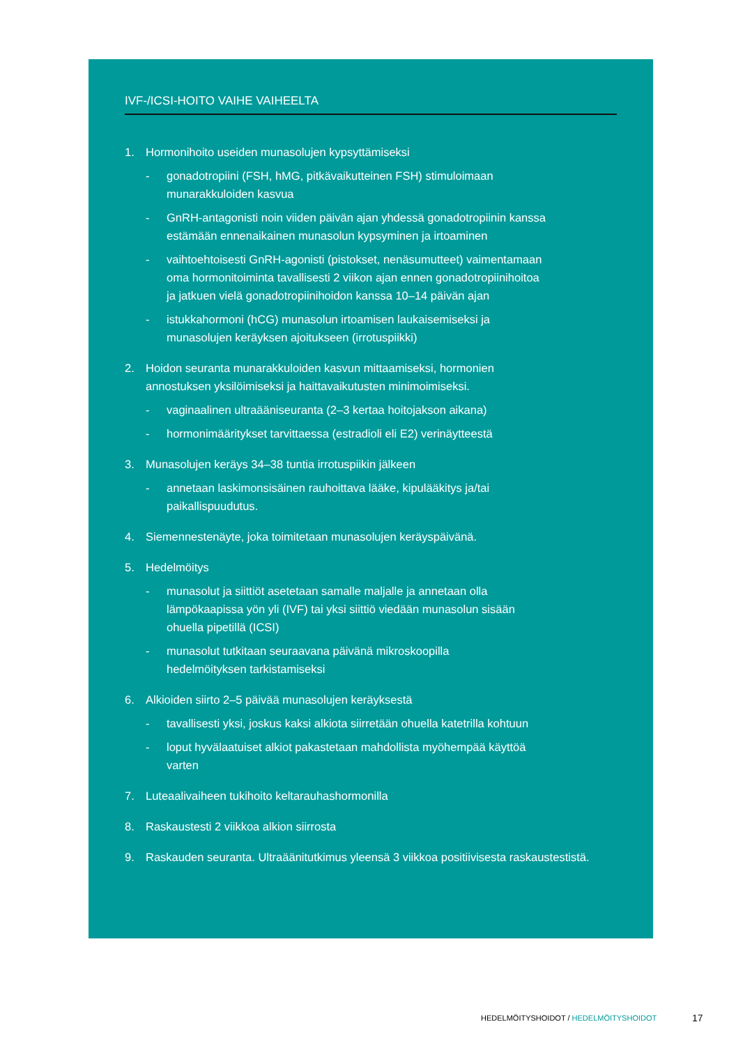IVF-/ICSI-HOITO VAIHE VAIHEELTA
1. Hormonihoito useiden munasolujen kypsyttämiseksi
- gonadotropiini (FSH, hMG, pitkävaikutteinen FSH) stimuloimaan munarakkuloiden kasvua
- GnRH-antagonisti noin viiden päivän ajan yhdessä gonadotropiinin kanssa estämään ennenaikainen munasolun kypsyminen ja irtoaminen
- vaihtoehtoisesti GnRH-agonisti (pistokset, nenäsumutteet) vaimentamaan oma hormonitoiminta tavallisesti 2 viikon ajan ennen gonadotropiinihoitoa ja jatkuen vielä gonadotropiinihoidon kanssa 10–14 päivän ajan
- istukkahormoni (hCG) munasolun irtoamisen laukaisemiseksi ja munasolujen keräyksen ajoitukseen (irrotuspiikki)
2. Hoidon seuranta munarakkuloiden kasvun mittaamiseksi, hormonien
annostuksen yksilöimiseksi ja haittavaikutusten minimoimiseksi.
- vaginaalinen ultraääniseuranta (2–3 kertaa hoitojakson aikana)
- hormonimääritykset tarvittaessa (estradioli eli E2) verinäytteestä
3. Munasolujen keräys 34–38 tuntia irrotuspiikin jälkeen
- annetaan laskimonsisäinen rauhoittava lääke, kipulääkitys ja/tai paikallispuudutus.
4. Siemennestenäyte, joka toimitetaan munasolujen keräyspäivänä.
5. Hedelmöitys
- munasolut ja siittiöt asetetaan samalle maljalle ja annetaan olla lämpökaapissa yön yli (IVF) tai yksi siittiö viedään munasolun sisään ohuella pipetillä (ICSI)
- munasolut tutkitaan seuraavana päivänä mikroskoopilla hedelmöityksen tarkistamiseksi
6. Alkioiden siirto 2–5 päivää munasolujen keräyksestä
- tavallisesti yksi, joskus kaksi alkiota siirretään ohuella katetrilla kohtuun
- loput hyvälaatuiset alkiot pakastetaan mahdollista myöhempää käyttöä varten
7. Luteaalivaiheen tukihoito keltarauhashormonilla
8. Raskaustesti 2 viikkoa alkion siirrosta
9. Raskauden seuranta. Ultraäänitutkimus yleensä 3 viikkoa positiivisesta raskaustestistä.
HEDELMÖITYSHOIDOT / HEDELMÖITYSHOIDOT
17